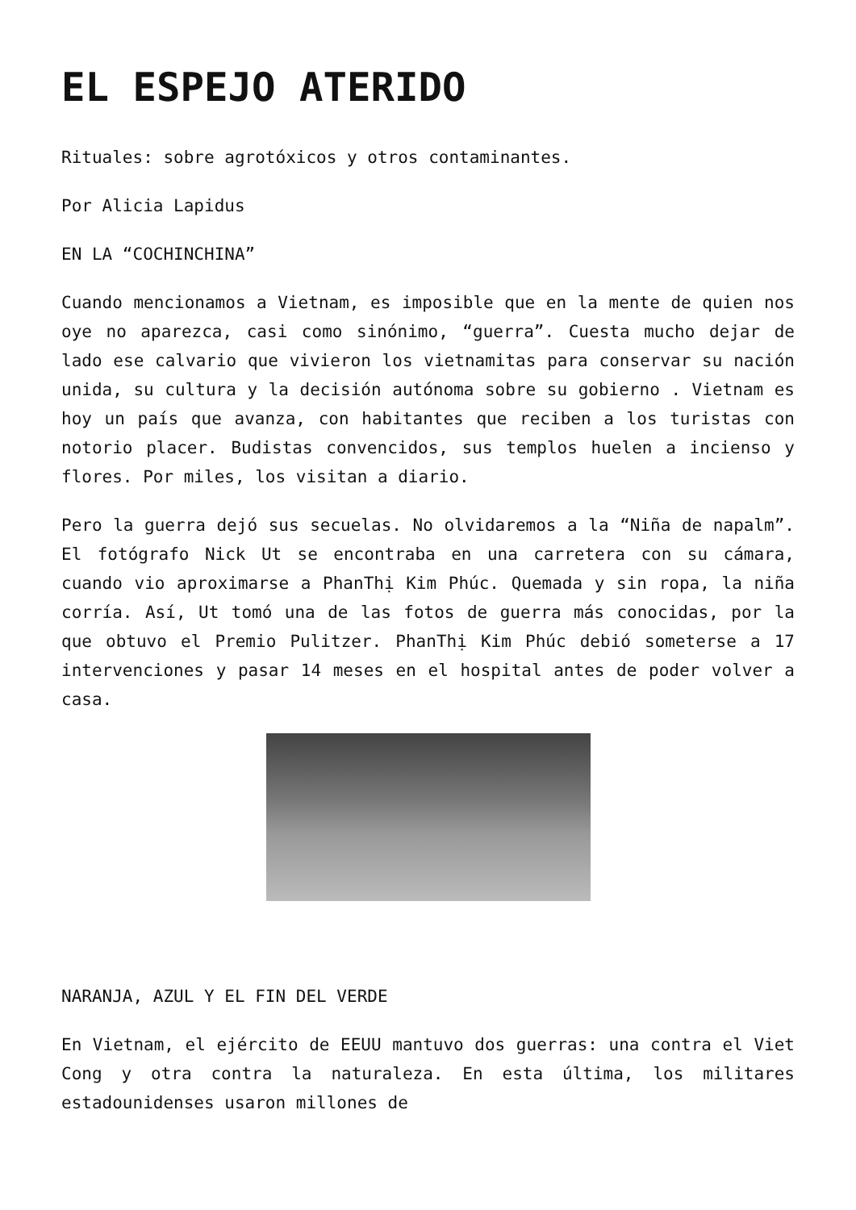EL ESPEJO ATERIDO
Rituales: sobre agrotóxicos y otros contaminantes.
Por Alicia Lapidus
EN LA “COCHINCHINA”
Cuando mencionamos a Vietnam, es imposible que en la mente de quien nos oye no aparezca, casi como sinónimo, “guerra”. Cuesta mucho dejar de lado ese calvario que vivieron los vietnamitas para conservar su nación unida, su cultura y la decisión autónoma sobre su gobierno . Vietnam es hoy un país que avanza, con habitantes que reciben a los turistas con notorio placer. Budistas convencidos, sus templos huelen a incienso y flores. Por miles, los visitan a diario.
Pero la guerra dejó sus secuelas. No olvidaremos a la “Niña de napalm”. El fotógrafo Nick Ut se encontraba en una carretera con su cámara, cuando vio aproximarse a PhanThị Kim Phúc. Quemada y sin ropa, la niña corría. Así, Ut tomó una de las fotos de guerra más conocidas, por la que obtuvo el Premio Pulitzer. PhanThị Kim Phúc debió someterse a 17 intervenciones y pasar 14 meses en el hospital antes de poder volver a casa.
NARANJA, AZUL Y EL FIN DEL VERDE
En Vietnam, el ejército de EEUU mantuvo dos guerras: una contra el Viet Cong y otra contra la naturaleza. En esta última, los militares estadounidenses usaron millones de